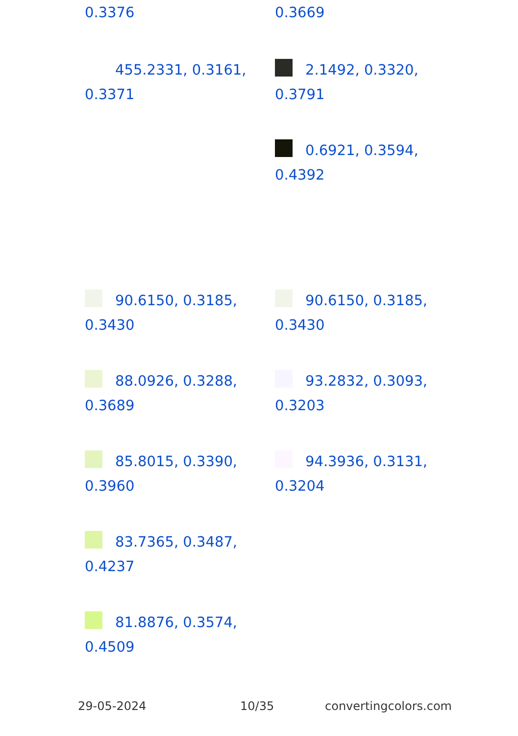0.3376
455.2331, 0.3161, 0.3371
90.6150, 0.3185, 0.3430
88.0926, 0.3288, 0.3689
85.8015, 0.3390, 0.3960
83.7365, 0.3487, 0.4237
81.8876, 0.3574, 0.4509
0.3669
2.1492, 0.3320, 0.3791
0.6921, 0.3594, 0.4392
90.6150, 0.3185, 0.3430
93.2832, 0.3093, 0.3203
94.3936, 0.3131, 0.3204
29-05-2024 10/35 convertingcolors.com